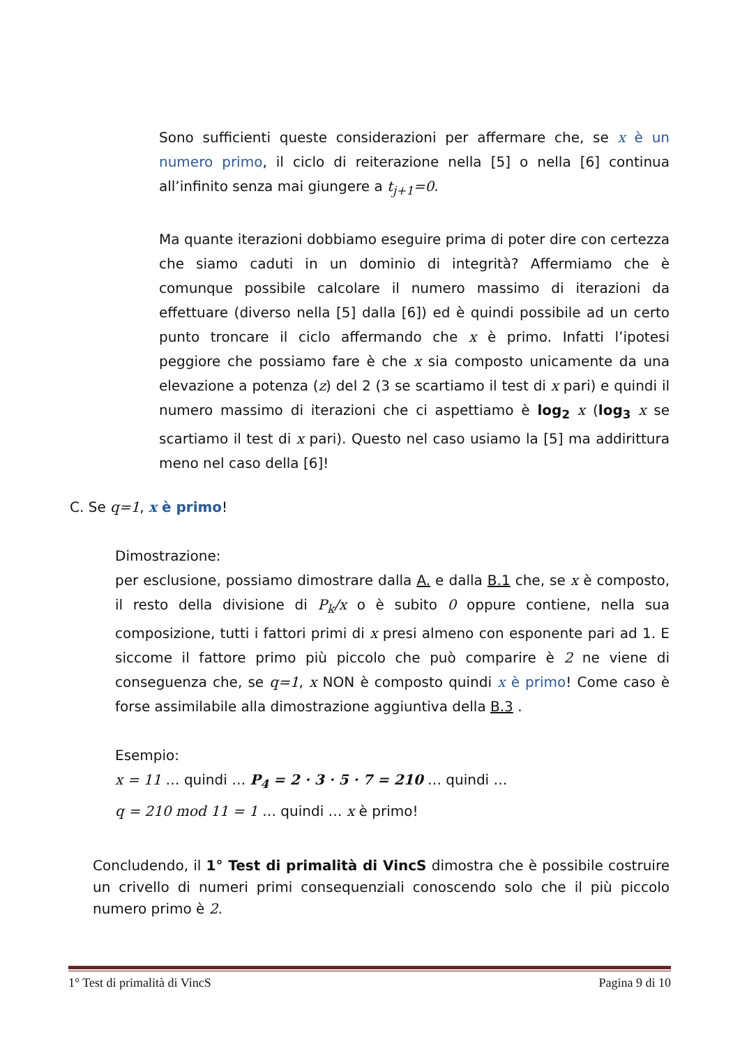Sono sufficienti queste considerazioni per affermare che, se x è un numero primo, il ciclo di reiterazione nella [5] o nella [6] continua all’infinito senza mai giungere a t<sub>j+1</sub>=0.
Ma quante iterazioni dobbiamo eseguire prima di poter dire con certezza che siamo caduti in un dominio di integrità? Affermiamo che è comunque possibile calcolare il numero massimo di iterazioni da effettuare (diverso nella [5] dalla [6]) ed è quindi possibile ad un certo punto troncare il ciclo affermando che x è primo. Infatti l’ipotesi peggiore che possiamo fare è che x sia composto unicamente da una elevazione a potenza (z) del 2 (3 se scartiamo il test di x pari) e quindi il numero massimo di iterazioni che ci aspettiamo è log<sub>2</sub> x (log<sub>3</sub> x se scartiamo il test di x pari). Questo nel caso usiamo la [5] ma addirittura meno nel caso della [6]!
C. Se q=1, x è primo!
Dimostrazione:
per esclusione, possiamo dimostrare dalla A. e dalla B.1 che, se x è composto, il resto della divisione di P<sub>k</sub>/x o è subito 0 oppure contiene, nella sua composizione, tutti i fattori primi di x presi almeno con esponente pari ad 1. E siccome il fattore primo più piccolo che può comparire è 2 ne viene di conseguenza che, se q=1, x NON è composto quindi x è primo! Come caso è forse assimilabile alla dimostrazione aggiuntiva della B.3 .
Esempio:
x = 11 … quindi … P<sub>4</sub> = 2 · 3 · 5 · 7 = 210 … quindi …
q = 210 mod 11 = 1 … quindi … x è primo!
Concludendo, il 1° Test di primalità di VincS dimostra che è possibile costruire un crivello di numeri primi consequenziali conoscendo solo che il più piccolo numero primo è 2.
1° Test di primalità di VincS Pagina 9 di 10